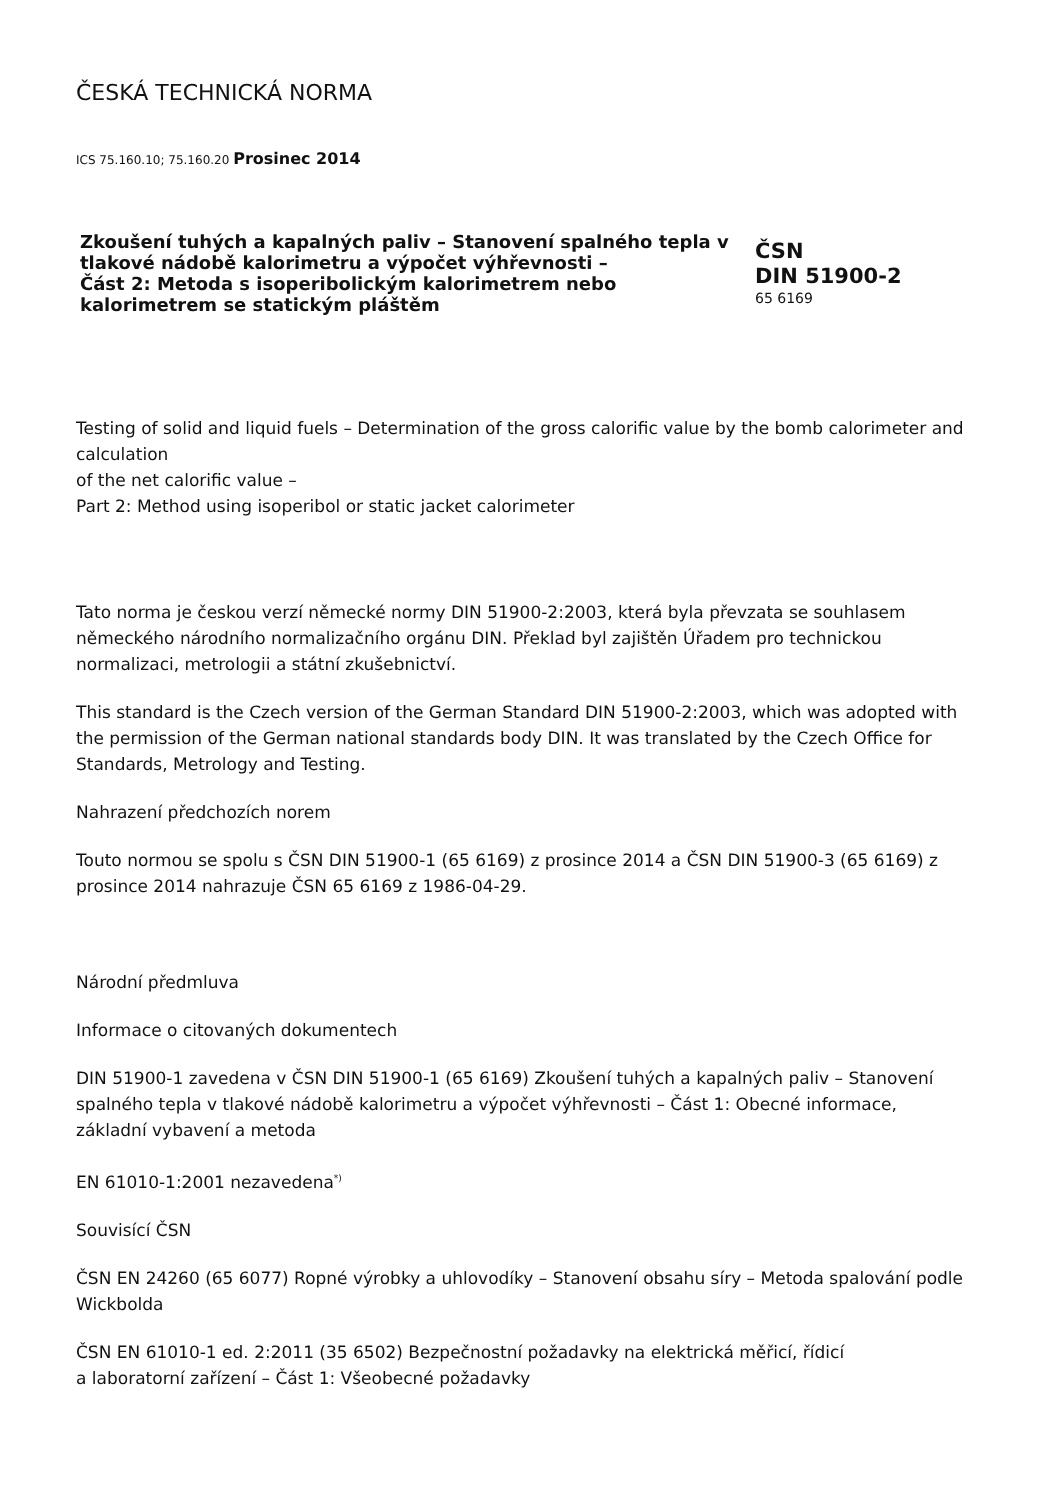ČESKÁ TECHNICKÁ NORMA
ICS 75.160.10; 75.160.20 Prosinec 2014
Zkoušení tuhých a kapalných paliv – Stanovení spalného tepla v tlakové nádobě kalorimetru a výpočet výhřevnosti –
Část 2: Metoda s isoperibolickým kalorimetrem nebo kalorimetrem se statickým pláštěm
ČSN
DIN 51900-2
65 6169
Testing of solid and liquid fuels – Determination of the gross calorific value by the bomb calorimeter and calculation
of the net calorific value –
Part 2: Method using isoperibol or static jacket calorimeter
Tato norma je českou verzí německé normy DIN 51900-2:2003, která byla převzata se souhlasem německého národního normalizačního orgánu DIN. Překlad byl zajištěn Úřadem pro technickou normalizaci, metrologii a státní zkušebnictví.
This standard is the Czech version of the German Standard DIN 51900-2:2003, which was adopted with
the permission of the German national standards body DIN. It was translated by the Czech Office for Standards, Metrology and Testing.
Nahrazení předchozích norem
Touto normou se spolu s ČSN DIN 51900-1 (65 6169) z prosince 2014 a ČSN DIN 51900-3 (65 6169) z prosince 2014 nahrazuje ČSN 65 6169 z 1986-04-29.
Národní předmluva
Informace o citovaných dokumentech
DIN 51900-1 zavedena v ČSN DIN 51900-1 (65 6169) Zkoušení tuhých a kapalných paliv – Stanovení spalného tepla v tlakové nádobě kalorimetru a výpočet výhřevnosti – Část 1: Obecné informace, základní vybavení a metoda
EN 61010-1:2001 nezavedena<sup>*)</sup>
Souvisící ČSN
ČSN EN 24260 (65 6077) Ropné výrobky a uhlovodíky – Stanovení obsahu síry – Metoda spalování podle Wickbolda
ČSN EN 61010-1 ed. 2:2011 (35 6502) Bezpečnostní požadavky na elektrická měřicí, řídicí
a laboratorní zařízení – Část 1: Všeobecné požadavky